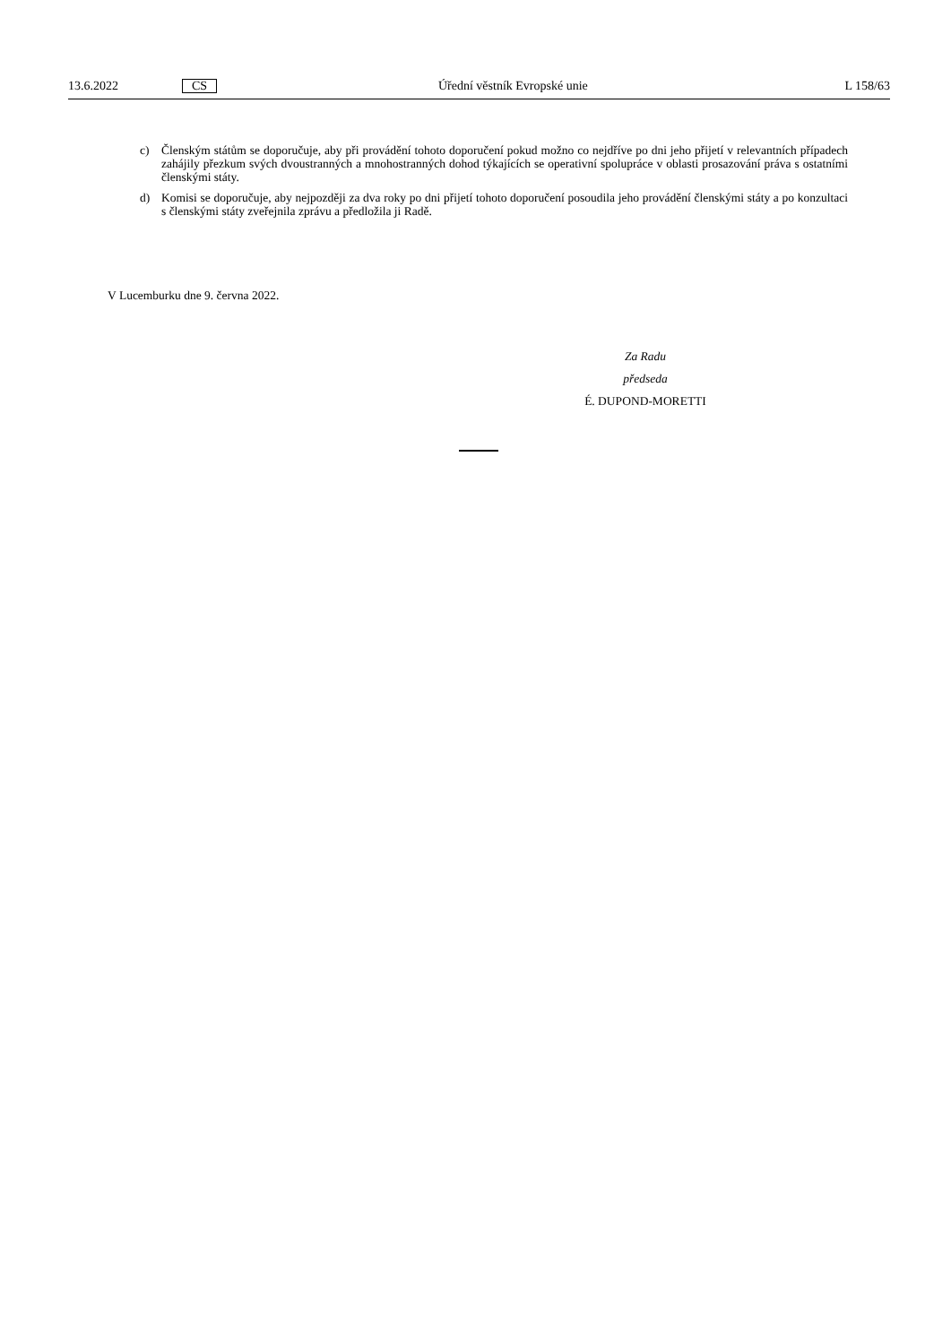13.6.2022 CS Úřední věstník Evropské unie L 158/63
c) Členským státům se doporučuje, aby při provádění tohoto doporučení pokud možno co nejdříve po dni jeho přijetí v relevantních případech zahájily přezkum svých dvoustranných a mnohostranných dohod týkajících se operativní spolupráce v oblasti prosazování práva s ostatními členskými státy.
d) Komisi se doporučuje, aby nejpozději za dva roky po dni přijetí tohoto doporučení posoudila jeho provádění členskými státy a po konzultaci s členskými státy zveřejnila zprávu a předložila ji Radě.
V Lucemburku dne 9. června 2022.
Za Radu
předseda
É. DUPOND-MORETTI